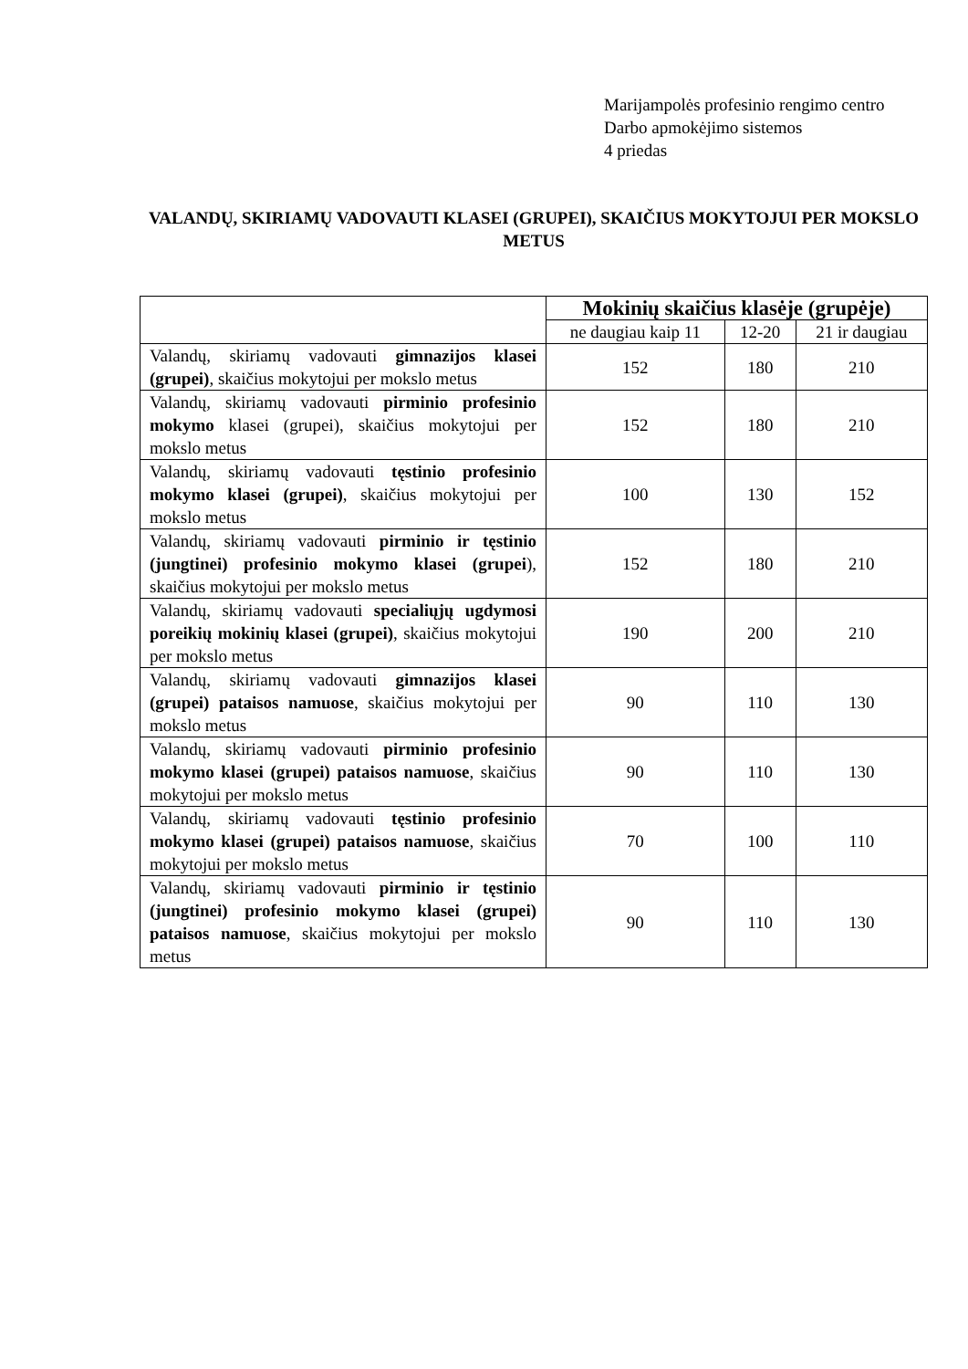Marijampolės profesinio rengimo centro
Darbo apmokėjimo sistemos
4 priedas
VALANDŲ, SKIRIAMŲ VADOVAUTI KLASEI (GRUPEI), SKAIČIUS MOKYTOJUI PER MOKSLO METUS
| | Mokinių skaičius klasėje (grupėje) | | |
| --- | --- | --- | --- |
| | ne daugiau kaip 11 | 12-20 | 21 ir daugiau |
| Valandų, skiriamų vadovauti gimnazijos klasei (grupei) , skaičius mokytojui per mokslo metus | 152 | 180 | 210 |
| Valandų, skiriamų vadovauti pirminio profesinio mokymo klasei (grupei), skaičius mokytojui per mokslo metus | 152 | 180 | 210 |
| Valandų, skiriamų vadovauti tęstinio profesinio mokymo klasei (grupei) , skaičius mokytojui per mokslo metus | 100 | 130 | 152 |
| Valandų, skiriamų vadovauti pirminio ir tęstinio (jungtinei) profesinio mokymo klasei (grupei ), skaičius mokytojui per mokslo metus | 152 | 180 | 210 |
| Valandų, skiriamų vadovauti specialiųjų ugdymosi poreikių mokinių klasei (grupei) , skaičius mokytojui per mokslo metus | 190 | 200 | 210 |
| Valandų, skiriamų vadovauti gimnazijos klasei (grupei) pataisos namuose , skaičius mokytojui per mokslo metus | 90 | 110 | 130 |
| Valandų, skiriamų vadovauti pirminio profesinio mokymo klasei (grupei) pataisos namuose , skaičius mokytojui per mokslo metus | 90 | 110 | 130 |
| Valandų, skiriamų vadovauti tęstinio profesinio mokymo klasei (grupei) pataisos namuose , skaičius mokytojui per mokslo metus | 70 | 100 | 110 |
| Valandų, skiriamų vadovauti pirminio ir tęstinio (jungtinei) profesinio mokymo klasei (grupei) pataisos namuose , skaičius mokytojui per mokslo metus | 90 | 110 | 130 |